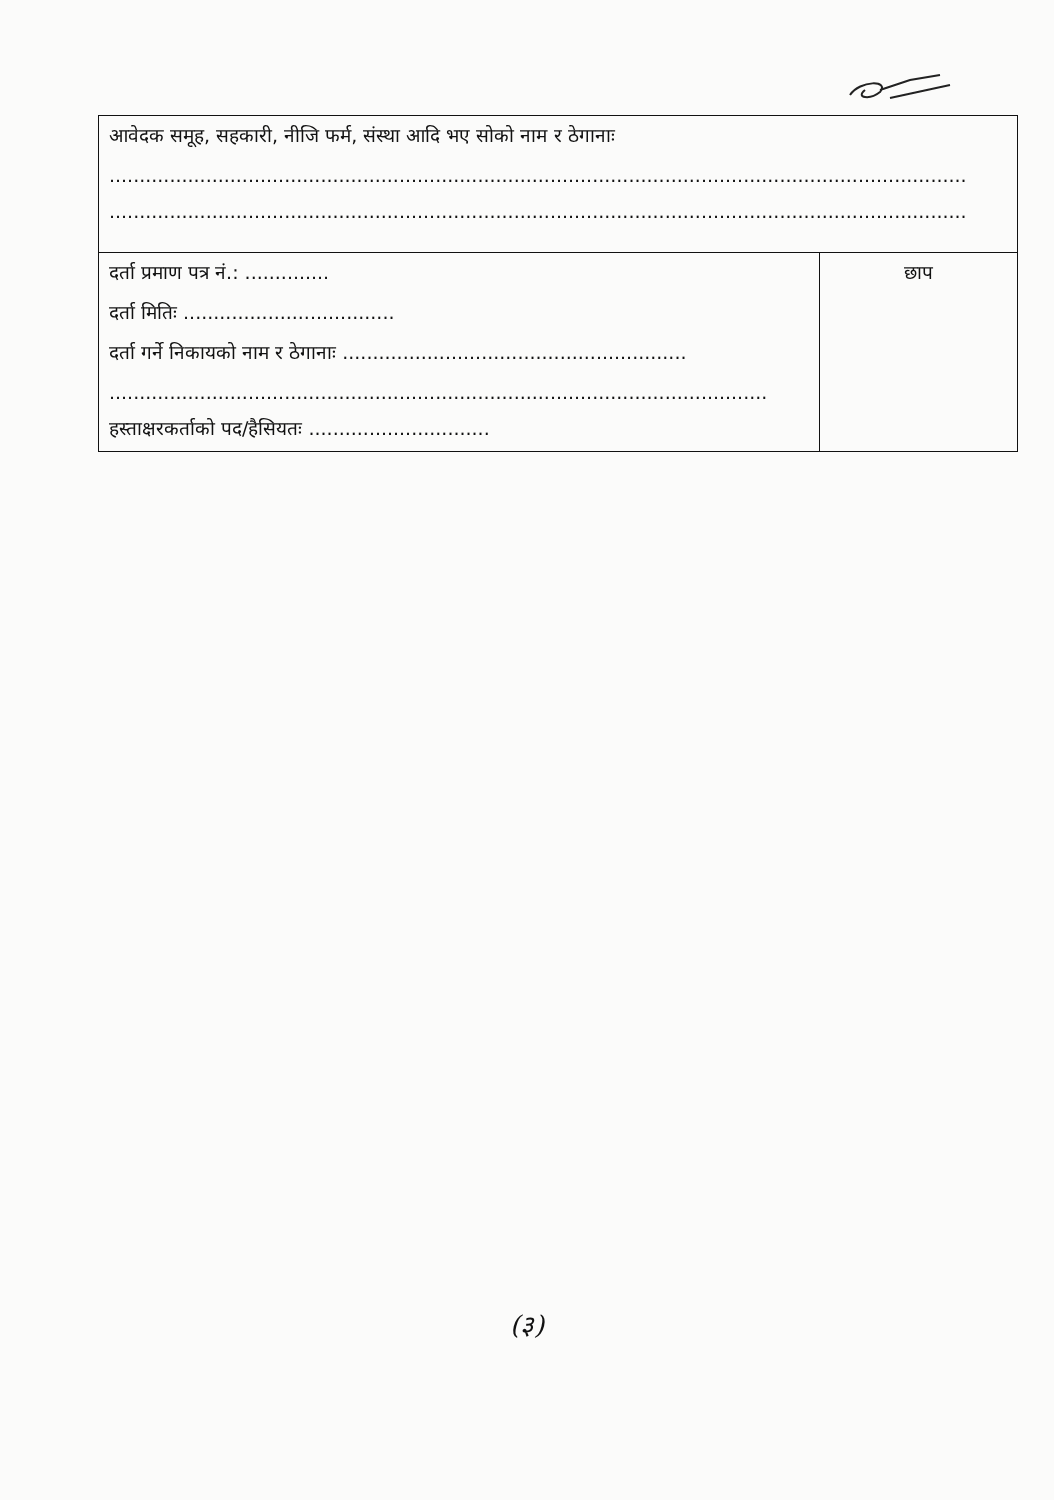| आवेदक समूह, सहकारी, नीजि फर्म, संस्था आदि भए सोको नाम र ठेगानाः .............................................................................................................................................. .............................................................................................................................................. | |
| दर्ता प्रमाण पत्र नं.: .............. दर्ता मितिः ................................... दर्ता गर्ने निकायको नाम र ठेगानाः ......................................................... ............................................................................................................. हस्ताक्षरकर्ताको पद/हैसियतः .............................. | छाप |
(३)